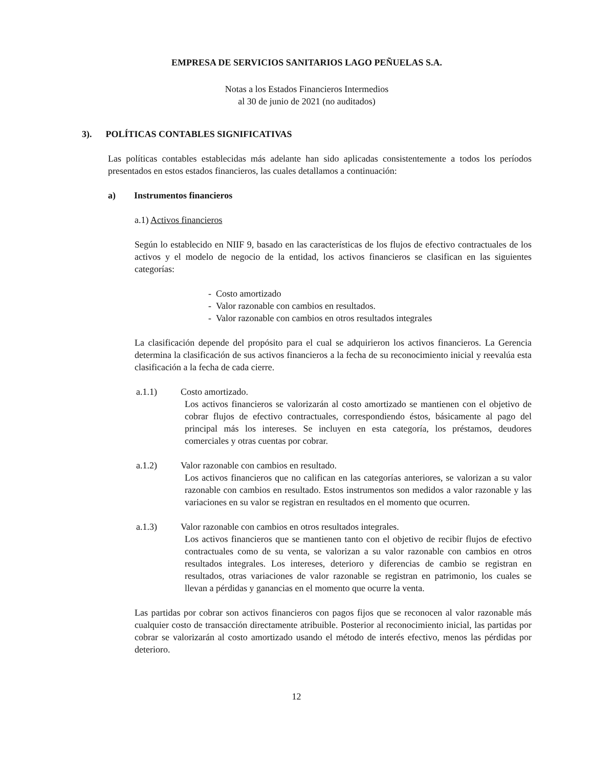EMPRESA DE SERVICIOS SANITARIOS LAGO PEÑUELAS S.A.
Notas a los Estados Financieros Intermedios
al 30 de junio de 2021 (no auditados)
3). POLÍTICAS CONTABLES SIGNIFICATIVAS
Las políticas contables establecidas más adelante han sido aplicadas consistentemente a todos los períodos presentados en estos estados financieros, las cuales detallamos a continuación:
a) Instrumentos financieros
a.1) Activos financieros
Según lo establecido en NIIF 9, basado en las características de los flujos de efectivo contractuales de los activos y el modelo de negocio de la entidad, los activos financieros se clasifican en las siguientes categorías:
- Costo amortizado
- Valor razonable con cambios en resultados.
- Valor razonable con cambios en otros resultados integrales
La clasificación depende del propósito para el cual se adquirieron los activos financieros. La Gerencia determina la clasificación de sus activos financieros a la fecha de su reconocimiento inicial y reevalúa esta clasificación a la fecha de cada cierre.
a.1.1) Costo amortizado.
Los activos financieros se valorizarán al costo amortizado se mantienen con el objetivo de cobrar flujos de efectivo contractuales, correspondiendo éstos, básicamente al pago del principal más los intereses. Se incluyen en esta categoría, los préstamos, deudores comerciales y otras cuentas por cobrar.
a.1.2) Valor razonable con cambios en resultado.
Los activos financieros que no califican en las categorías anteriores, se valorizan a su valor razonable con cambios en resultado. Estos instrumentos son medidos a valor razonable y las variaciones en su valor se registran en resultados en el momento que ocurren.
a.1.3) Valor razonable con cambios en otros resultados integrales.
Los activos financieros que se mantienen tanto con el objetivo de recibir flujos de efectivo contractuales como de su venta, se valorizan a su valor razonable con cambios en otros resultados integrales. Los intereses, deterioro y diferencias de cambio se registran en resultados, otras variaciones de valor razonable se registran en patrimonio, los cuales se llevan a pérdidas y ganancias en el momento que ocurre la venta.
Las partidas por cobrar son activos financieros con pagos fijos que se reconocen al valor razonable más cualquier costo de transacción directamente atribuible. Posterior al reconocimiento inicial, las partidas por cobrar se valorizarán al costo amortizado usando el método de interés efectivo, menos las pérdidas por deterioro.
12